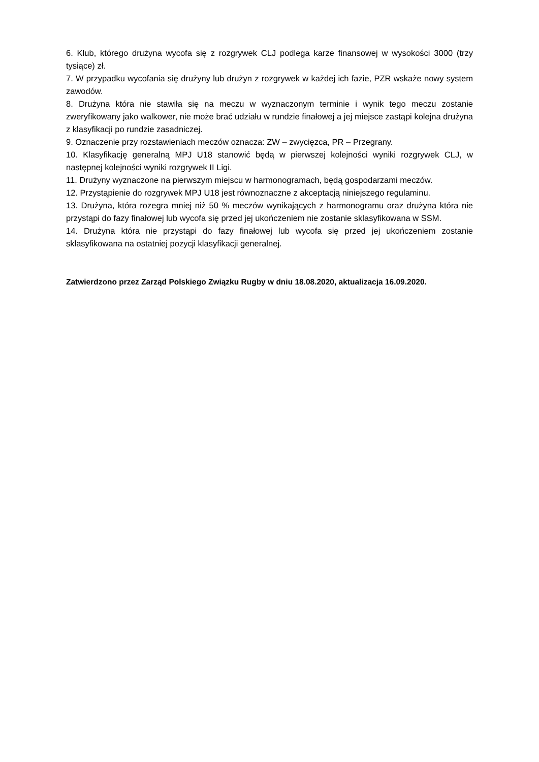6. Klub, którego drużyna wycofa się z rozgrywek CLJ podlega karze finansowej w wysokości 3000 (trzy tysiące) zł.
7. W przypadku wycofania się drużyny lub drużyn z rozgrywek w każdej ich fazie, PZR wskaże nowy system zawodów.
8. Drużyna która nie stawiła się na meczu w wyznaczonym terminie i wynik tego meczu zostanie zweryfikowany jako walkower, nie może brać udziału w rundzie finałowej a jej miejsce zastąpi kolejna drużyna z klasyfikacji po rundzie zasadniczej.
9. Oznaczenie przy rozstawieniach meczów oznacza: ZW – zwycięzca, PR – Przegrany.
10. Klasyfikację generalną MPJ U18 stanowić będą w pierwszej kolejności wyniki rozgrywek CLJ, w następnej kolejności wyniki rozgrywek II Ligi.
11. Drużyny wyznaczone na pierwszym miejscu w harmonogramach, będą gospodarzami meczów.
12. Przystąpienie do rozgrywek MPJ U18 jest równoznaczne z akceptacją niniejszego regulaminu.
13. Drużyna, która rozegra mniej niż 50 % meczów wynikających z harmonogramu oraz drużyna która nie przystąpi do fazy finałowej lub wycofa się przed jej ukończeniem nie zostanie sklasyfikowana w SSM.
14. Drużyna która nie przystąpi do fazy finałowej lub wycofa się przed jej ukończeniem zostanie sklasyfikowana na ostatniej pozycji klasyfikacji generalnej.
Zatwierdzono przez Zarząd Polskiego Związku Rugby w dniu 18.08.2020, aktualizacja 16.09.2020.